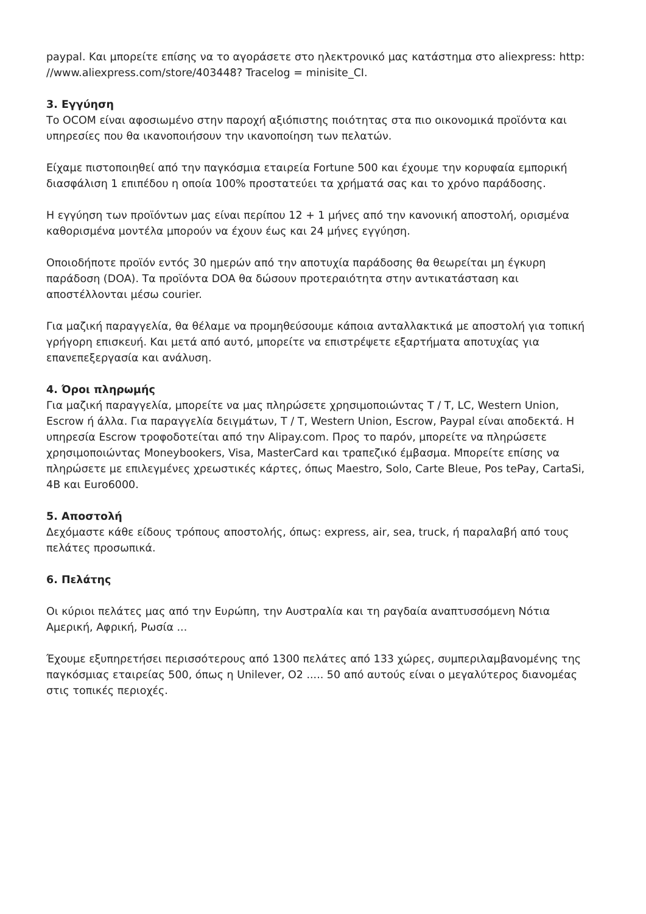paypal. Και μπορείτε επίσης να το αγοράσετε στο ηλεκτρονικό μας κατάστημα στο aliexpress: http: //www.aliexpress.com/store/403448? Tracelog = minisite_CI.
3. Εγγύηση
Το OCOM είναι αφοσιωμένο στην παροχή αξιόπιστης ποιότητας στα πιο οικονομικά προϊόντα και υπηρεσίες που θα ικανοποιήσουν την ικανοποίηση των πελατών.
Είχαμε πιστοποιηθεί από την παγκόσμια εταιρεία Fortune 500 και έχουμε την κορυφαία εμπορική διασφάλιση 1 επιπέδου η οποία 100% προστατεύει τα χρήματά σας και το χρόνο παράδοσης.
Η εγγύηση των προϊόντων μας είναι περίπου 12 + 1 μήνες από την κανονική αποστολή, ορισμένα καθορισμένα μοντέλα μπορούν να έχουν έως και 24 μήνες εγγύηση.
Οποιοδήποτε προϊόν εντός 30 ημερών από την αποτυχία παράδοσης θα θεωρείται μη έγκυρη παράδοση (DOA). Τα προϊόντα DOA θα δώσουν προτεραιότητα στην αντικατάσταση και αποστέλλονται μέσω courier.
Για μαζική παραγγελία, θα θέλαμε να προμηθεύσουμε κάποια ανταλλακτικά με αποστολή για τοπική γρήγορη επισκευή. Και μετά από αυτό, μπορείτε να επιστρέψετε εξαρτήματα αποτυχίας για επανεπεξεργασία και ανάλυση.
4. Όροι πληρωμής
Για μαζική παραγγελία, μπορείτε να μας πληρώσετε χρησιμοποιώντας T / T, LC, Western Union, Escrow ή άλλα. Για παραγγελία δειγμάτων, T / T, Western Union, Escrow, Paypal είναι αποδεκτά. Η υπηρεσία Escrow τροφοδοτείται από την Alipay.com. Προς το παρόν, μπορείτε να πληρώσετε χρησιμοποιώντας Moneybookers, Visa, MasterCard και τραπεζικό έμβασμα. Μπορείτε επίσης να πληρώσετε με επιλεγμένες χρεωστικές κάρτες, όπως Maestro, Solo, Carte Bleue, Pos tePay, CartaSi, 4B και Euro6000.
5. Αποστολή
Δεχόμαστε κάθε είδους τρόπους αποστολής, όπως: express, air, sea, truck, ή παραλαβή από τους πελάτες προσωπικά.
6. Πελάτης
Οι κύριοι πελάτες μας από την Ευρώπη, την Αυστραλία και τη ραγδαία αναπτυσσόμενη Νότια Αμερική, Αφρική, Ρωσία ...
Έχουμε εξυπηρετήσει περισσότερους από 1300 πελάτες από 133 χώρες, συμπεριλαμβανομένης της παγκόσμιας εταιρείας 500, όπως η Unilever, O2 ..... 50 από αυτούς είναι ο μεγαλύτερος διανομέας στις τοπικές περιοχές.